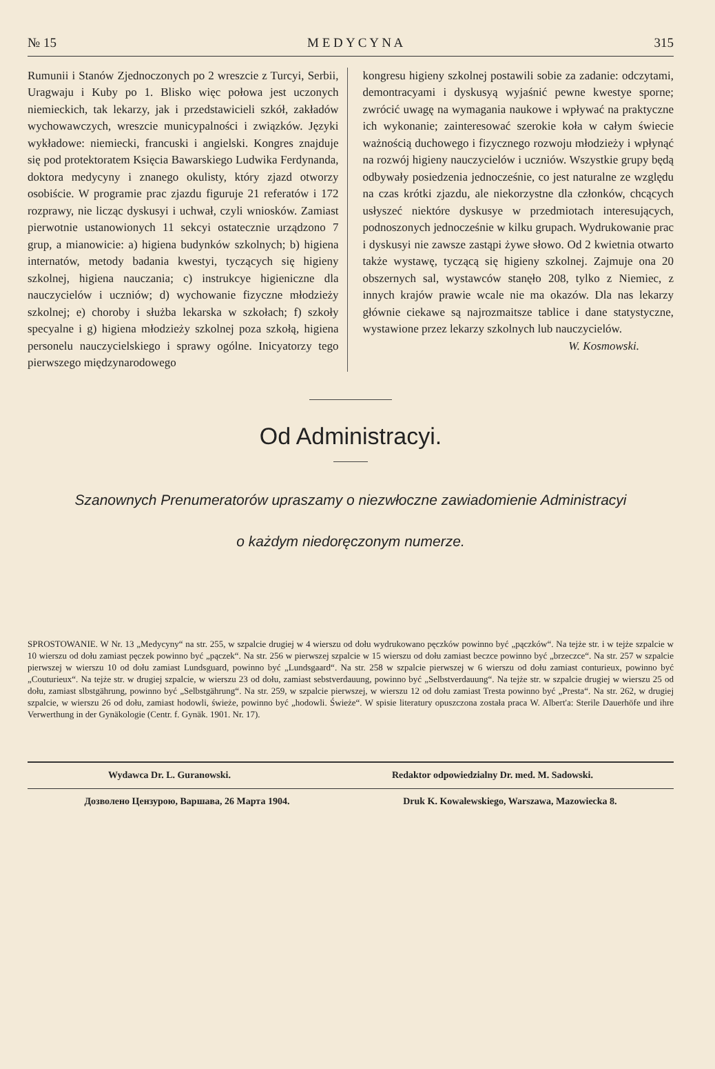№ 15 M E D Y C Y N A 315
Rumunii i Stanów Zjednoczonych po 2 wreszcie z Turcyi, Serbii, Uragwaju i Kuby po 1. Blisko więc połowa jest uczonych niemieckich, tak lekarzy, jak i przedstawicieli szkół, zakładów wychowawczych, wreszcie municypalności i związków. Języki wykładowe: niemiecki, francuski i angielski. Kongres znajduje się pod protektoratem Księcia Bawarskiego Ludwika Ferdynanda, doktora medycyny i znanego okulisty, który zjazd otworzy osobiście. W programie prac zjazdu figuruje 21 referatów i 172 rozprawy, nie licząc dyskusyi i uchwał, czyli wniosków. Zamiast pierwotnie ustanowionych 11 sekcyi ostatecznie urządzono 7 grup, a mianowicie: a) higiena budynków szkolnych; b) higiena internatów, metody badania kwestyi, tyczących się higieny szkolnej, higiena nauczania; c) instrukcye higieniczne dla nauczycielów i uczniów; d) wychowanie fizyczne młodzieży szkolnej; e) choroby i służba lekarska w szkołach; f) szkoły specyalne i g) higiena młodzieży szkolnej poza szkołą, higiena personelu nauczycielskiego i sprawy ogólne. Inicyatorzy tego pierwszego międzynarodowego
kongresu higieny szkolnej postawili sobie za zadanie: odczytami, demontracyami i dyskusyą wyjaśnić pewne kwestye sporne; zwrócić uwagę na wymagania naukowe i wpływać na praktyczne ich wykonanie; zainteresować szerokie koła w całym świecie ważnością duchowego i fizycznego rozwoju młodzieży i wpłynąć na rozwój higieny nauczycielów i uczniów. Wszystkie grupy będą odbywały posiedzenia jednocześnie, co jest naturalne ze względu na czas krótki zjazdu, ale niekorzystne dla członków, chcących usłyszeć niektóre dyskusye w przedmiotach interesujących, podnoszonych jednocześnie w kilku grupach. Wydrukowanie prac i dyskusyi nie zawsze zastąpi żywe słowo. Od 2 kwietnia otwarto także wystawę, tyczącą się higieny szkolnej. Zajmuje ona 20 obszernych sal, wystawców stanęło 208, tylko z Niemiec, z innych krajów prawie wcale nie ma okazów. Dla nas lekarzy głównie ciekawe są najrozmaitsze tablice i dane statystyczne, wystawione przez lekarzy szkolnych lub nauczycielów.
W. Kosmowski.
Od Administracyi.
Szanownych Prenumeratorów upraszamy o niezwłoczne zawiadomienie Administracyi
o każdym niedoręczonym numerze.
SPROSTOWANIE. W Nr. 13 „Medycyny“ na str. 255, w szpalcie drugiej w 4 wierszu od dołu wydrukowano pęczków powinno być „pączków“. Na tejże str. i w tejże szpalcie w 10 wierszu od dołu zamiast pęczek powinno być „pączek“. Na str. 256 w pierwszej szpalcie w 15 wierszu od dołu zamiast beczce powinno być „brzeczce“. Na str. 257 w szpalcie pierwszej w wierszu 10 od dołu zamiast Lundsguard, powinno być „Lundsgaard“. Na str. 258 w szpalcie pierwszej w 6 wierszu od dołu zamiast conturieux, powinno być „Couturieux“. Na tejże str. w drugiej szpalcie, w wierszu 23 od dołu, zamiast sebstverdauung, powinno być „Selbstverdauung“. Na tejże str. w szpalcie drugiej w wierszu 25 od dołu, zamiast slbstgährung, powinno być „Selbstgährung“. Na str. 259, w szpalcie pierwszej, w wierszu 12 od dołu zamiast Tresta powinno być „Presta“. Na str. 262, w drugiej szpalcie, w wierszu 26 od dołu, zamiast hodowli, świeże, powinno być „hodowli. Świeże“. W spisie literatury opuszczona została praca W. Albert'a: Sterile Dauerhöfe und ihre Verwerthung in der Gynäkologie (Centr. f. Gynäk. 1901. Nr. 17).
Wydawca Dr. L. Guranowski. Redaktor odpowiedzialny Dr. med. M. Sadowski.
Дозволено Цензурою, Варшава, 26 Марта 1904. Druk K. Kowalewskiego, Warszawa, Mazowiecka 8.